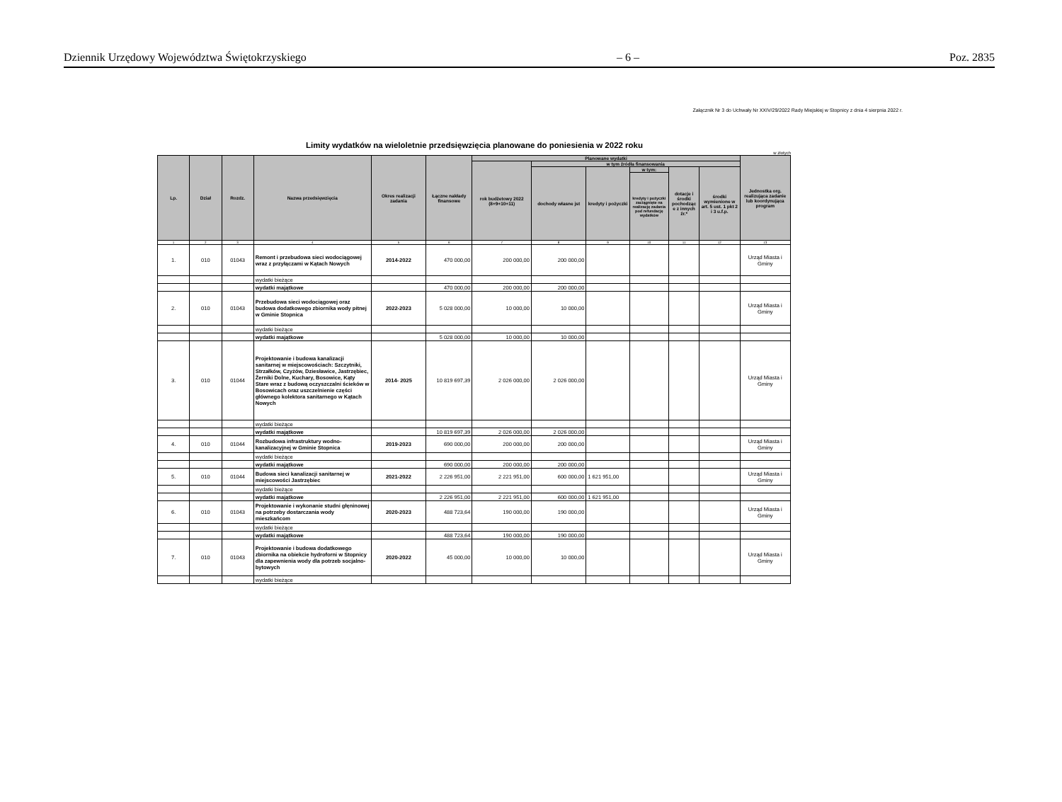Dziennik Urzędowy Województwa Świętokrzyskiego – 6 – Poz. 2835
Załącznik Nr 3 do Uchwały Nr XXIV/29/2022 Rady Miejskiej w Stopnicy z dnia 4 sierpnia 2022 r.
Limity wydatków na wieloletnie przedsięwzięcia planowane do poniesienia w 2022 roku
w złotych
| Lp. | Dział | Rozdz. | Nazwa przedsięwzięcia | Okres realizacji zadania | Łączne nakłady finansowe | Planowane wydatki | | | | | | Jednostka org. realizująca zadanie lub koordynująca program |
| --- | --- | --- | --- | --- | --- | --- | --- | --- | --- | --- | --- | --- |
| | | | | | | rok budżetowy 2022 (8+9+10+11) | w tym źródła finansowania | | | | | |
| | | | | | | | dochody własne jst | kredyty i pożyczki | w tym: | dotacje i środki pochodząc e z innych źr.* | środki wymienione w art. 5 ust. 1 pkt 2 i 3 u.f.p. | |
| | | | | | | | | | kredyty i pożyczki zaciągnięte na realizację zadania pod refundację wydatków | | | |
| 1 | 2 | 3 | 4 | 5 | 6 | 7 | 8 | 9 | 10 | 11 | 12 | 13 |
| 1. | 010 | 01043 | Remont i przebudowa sieci wodociągowej wraz z przyłączami w Kątach Nowych | 2014-2022 | 470 000,00 | 200 000,00 | 200 000,00 | | | | | Urząd Miasta i Gminy |
| | | | wydatki bieżące | | | | | | | | | |
| | | | wydatki majątkowe | | 470 000,00 | 200 000,00 | 200 000,00 | | | | | |
| 2. | 010 | 01043 | Przebudowa sieci wodociągowej oraz budowa dodatkowego zbiornika wody pitnej w Gminie Stopnica | 2022-2023 | 5 028 000,00 | 10 000,00 | 10 000,00 | | | | | Urząd Miasta i Gminy |
| | | | wydatki bieżące | | | | | | | | | |
| | | | wydatki majątkowe | | 5 028 000,00 | 10 000,00 | 10 000,00 | | | | | |
| 3. | 010 | 01044 | Projektowanie i budowa kanalizacji sanitarnej w miejscowościach: Szczytniki, Strzałków, Czyżów, Dziesławice, Jastrzębiec, Żerniki Dolne, Kuchary, Bosowice, Kąty Stare wraz z budową oczyszczalni ścieków w Bosowicach oraz uszczelnienie części głównego kolektora sanitarnego w Kątach Nowych | 2014- 2025 | 10 819 697,39 | 2 026 000,00 | 2 026 000,00 | | | | | Urząd Miasta i Gminy |
| | | | wydatki bieżące | | | | | | | | | |
| | | | wydatki majątkowe | | 10 819 697,39 | 2 026 000,00 | 2 026 000,00 | | | | | |
| 4. | 010 | 01044 | Rozbudowa infrastruktury wodno-kanalizacyjnej w Gminie Stopnica | 2019-2023 | 690 000,00 | 200 000,00 | 200 000,00 | | | | | Urząd Miasta i Gminy |
| | | | wydatki bieżące | | | | | | | | | |
| | | | wydatki majątkowe | | 690 000,00 | 200 000,00 | 200 000,00 | | | | | |
| 5. | 010 | 01044 | Budowa sieci kanalizacji sanitarnej w miejscowości Jastrzębiec | 2021-2022 | 2 226 951,00 | 2 221 951,00 | 600 000,00 | 1 621 951,00 | | | | Urząd Miasta i Gminy |
| | | | wydatki bieżące | | | | | | | | | |
| | | | wydatki majątkowe | | 2 226 951,00 | 2 221 951,00 | 600 000,00 | 1 621 951,00 | | | | |
| 6. | 010 | 01043 | Projektowanie i wykonanie studni głęninowej na potrzeby dostarczania wody mieszkańcom | 2020-2023 | 488 723,64 | 190 000,00 | 190 000,00 | | | | | Urząd Miasta i Gminy |
| | | | wydatki bieżące | | | | | | | | | |
| | | | wydatki majątkowe | | 488 723,64 | 190 000,00 | 190 000,00 | | | | | |
| 7. | 010 | 01043 | Projektowanie i budowa dodatkowego zbiornika na obiekcie hydroforni w Stopnicy dla zapewnienia wody dla potrzeb socjalno-bytowych | 2020-2022 | 45 000,00 | 10 000,00 | 10 000,00 | | | | | Urząd Miasta i Gminy |
| | | | wydatki bieżące | | | | | | | | | |